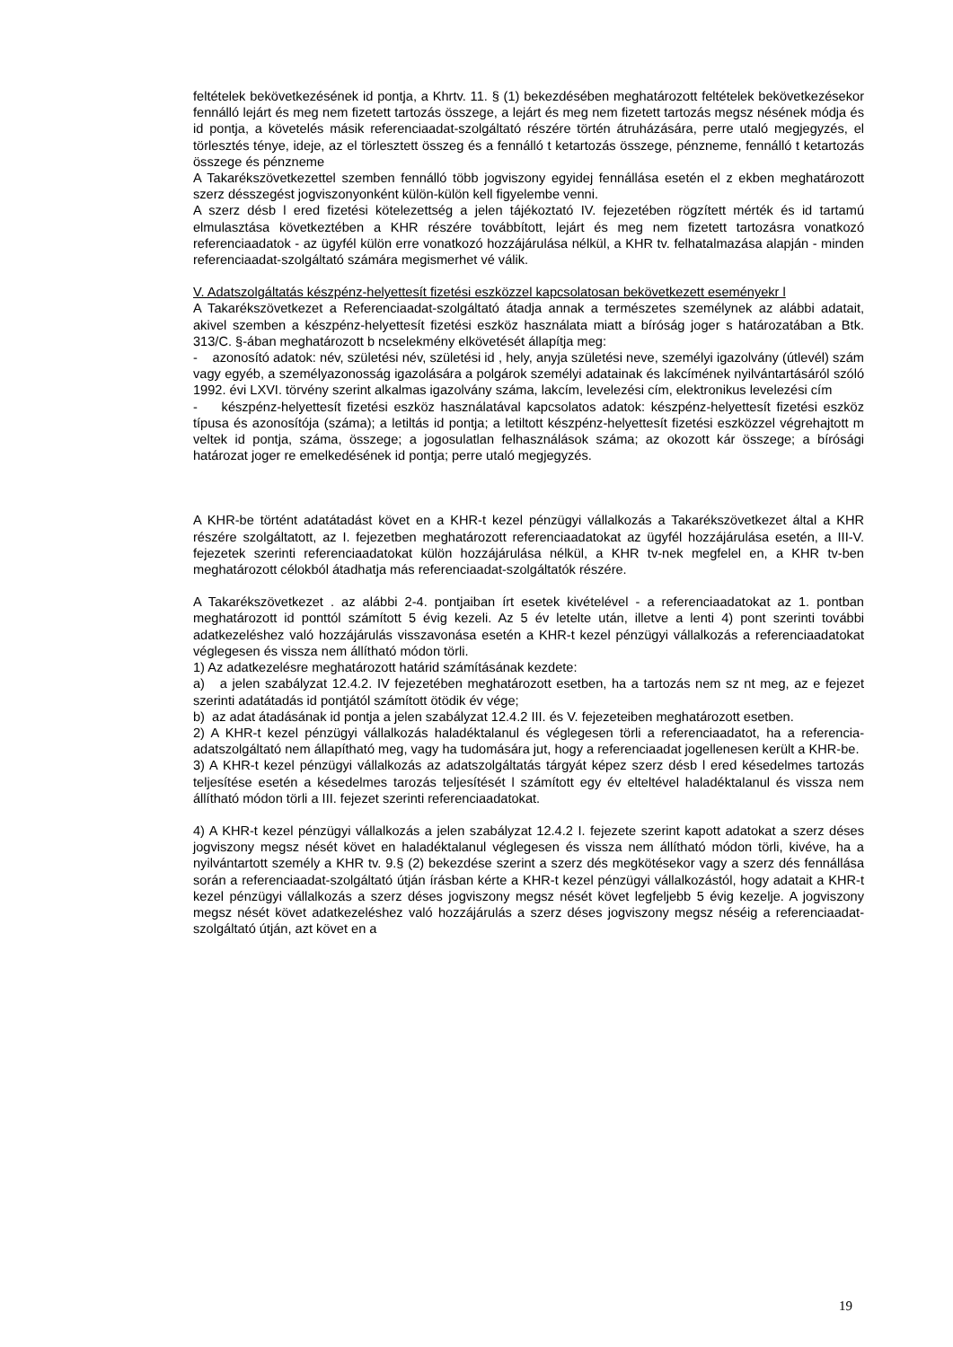feltételek bekövetkezésének id pontja, a Khrtv. 11. § (1) bekezdésében meghatározott feltételek bekövetkezésekor fennálló lejárt és meg nem fizetett tartozás összege, a lejárt és meg nem fizetett tartozás megsz nésének módja és id pontja, a követelés másik referenciaadat-szolgáltató részére történ átruházására, perre utaló megjegyzés, el törlesztés ténye, ideje, az el törlesztett összeg és a fennálló t ketartozás összege, pénzneme, fennálló t ketartozás összege és pénzneme
A Takarékszövetkezettel szemben fennálló több jogviszony egyidej fennállása esetén el z ekben meghatározott szerz désszegést jogviszonyonként külön-külön kell figyelembe venni.
A szerz désb l ered fizetési kötelezettség a jelen tájékoztató IV. fejezetében rögzített mérték és id tartamú elmulasztása következtében a KHR részére továbbított, lejárt és meg nem fizetett tartozásra vonatkozó referenciaadatok - az ügyfél külön erre vonatkozó hozzájárulása nélkül, a KHR tv. felhatalmazása alapján - minden referenciaadat-szolgáltató számára megismerhet vé válik.
V. Adatszolgáltatás készpénz-helyettesít fizetési eszközzel kapcsolatosan bekövetkezett eseményekr l
A Takarékszövetkezet a Referenciaadat-szolgáltató átadja annak a természetes személynek az alábbi adatait, akivel szemben a készpénz-helyettesít fizetési eszköz használata miatt a bíróság joger s határozatában a Btk. 313/C. §-ában meghatározott b ncselekmény elkövetését állapítja meg:
- azonosító adatok: név, születési név, születési id , hely, anyja születési neve, személyi igazolvány (útlevél) szám vagy egyéb, a személyazonosság igazolására a polgárok személyi adatainak és lakcímének nyilvántartásáról szóló 1992. évi LXVI. törvény szerint alkalmas igazolvány száma, lakcím, levelezési cím, elektronikus levelezési cím
- készpénz-helyettesít fizetési eszköz használatával kapcsolatos adatok: készpénz-helyettesít fizetési eszköz típusa és azonosítója (száma); a letiltás id pontja; a letiltott készpénz-helyettesít fizetési eszközzel végrehajtott m veltek id pontja, száma, összege; a jogosulatlan felhasználások száma; az okozott kár összege; a bírósági határozat joger re emelkedésének id pontja; perre utaló megjegyzés.
A KHR-be történt adatátadást követ en a KHR-t kezel pénzügyi vállalkozás a Takarékszövetkezet által a KHR részére szolgáltatott, az I. fejezetben meghatározott referenciaadatokat az ügyfél hozzájárulása esetén, a III-V. fejezetek szerinti referenciaadatokat külön hozzájárulása nélkül, a KHR tv-nek megfelel en, a KHR tv-ben meghatározott célokból átadhatja más referenciaadat-szolgáltatók részére.
A Takarékszövetkezet . az alábbi 2-4. pontjaiban írt esetek kivételével - a referenciaadatokat az 1. pontban meghatározott id ponttól számított 5 évig kezeli. Az 5 év letelte után, illetve a lenti 4) pont szerinti további adatkezeléshez való hozzájárulás visszavonása esetén a KHR-t kezel pénzügyi vállalkozás a referenciaadatokat véglegesen és vissza nem állítható módon törli.
1) Az adatkezelésre meghatározott határid számításának kezdete:
a) a jelen szabályzat 12.4.2. IV fejezetében meghatározott esetben, ha a tartozás nem sz nt meg, az e fejezet szerinti adatátadás id pontjától számított ötödik év vége;
b) az adat átadásának id pontja a jelen szabályzat 12.4.2 III. és V. fejezeteiben meghatározott esetben.
2) A KHR-t kezel pénzügyi vállalkozás haladéktalanul és véglegesen törli a referenciaadatot, ha a referencia-adatszolgáltató nem állapítható meg, vagy ha tudomására jut, hogy a referenciaadat jogellenesen került a KHR-be.
3) A KHR-t kezel pénzügyi vállalkozás az adatszolgáltatás tárgyát képez szerz désb l ered késedelmes tartozás teljesítése esetén a késedelmes tarozás teljesítését l számított egy év elteltével haladéktalanul és vissza nem állítható módon törli a III. fejezet szerinti referenciaadatokat.
4) A KHR-t kezel pénzügyi vállalkozás a jelen szabályzat 12.4.2 I. fejezete szerint kapott adatokat a szerz déses jogviszony megsz nését követ en haladéktalanul véglegesen és vissza nem állítható módon törli, kivéve, ha a nyilvántartott személy a KHR tv. 9.§ (2) bekezdése szerint a szerz dés megkötésekor vagy a szerz dés fennállása során a referenciaadat-szolgáltató útján írásban kérte a KHR-t kezel pénzügyi vállalkozástól, hogy adatait a KHR-t kezel pénzügyi vállalkozás a szerz déses jogviszony megsz nését követ legfeljebb 5 évig kezelje. A jogviszony megsz nését követ adatkezeléshez való hozzájárulás a szerz déses jogviszony megsz néséig a referenciaadat-szolgáltató útján, azt követ en a
19